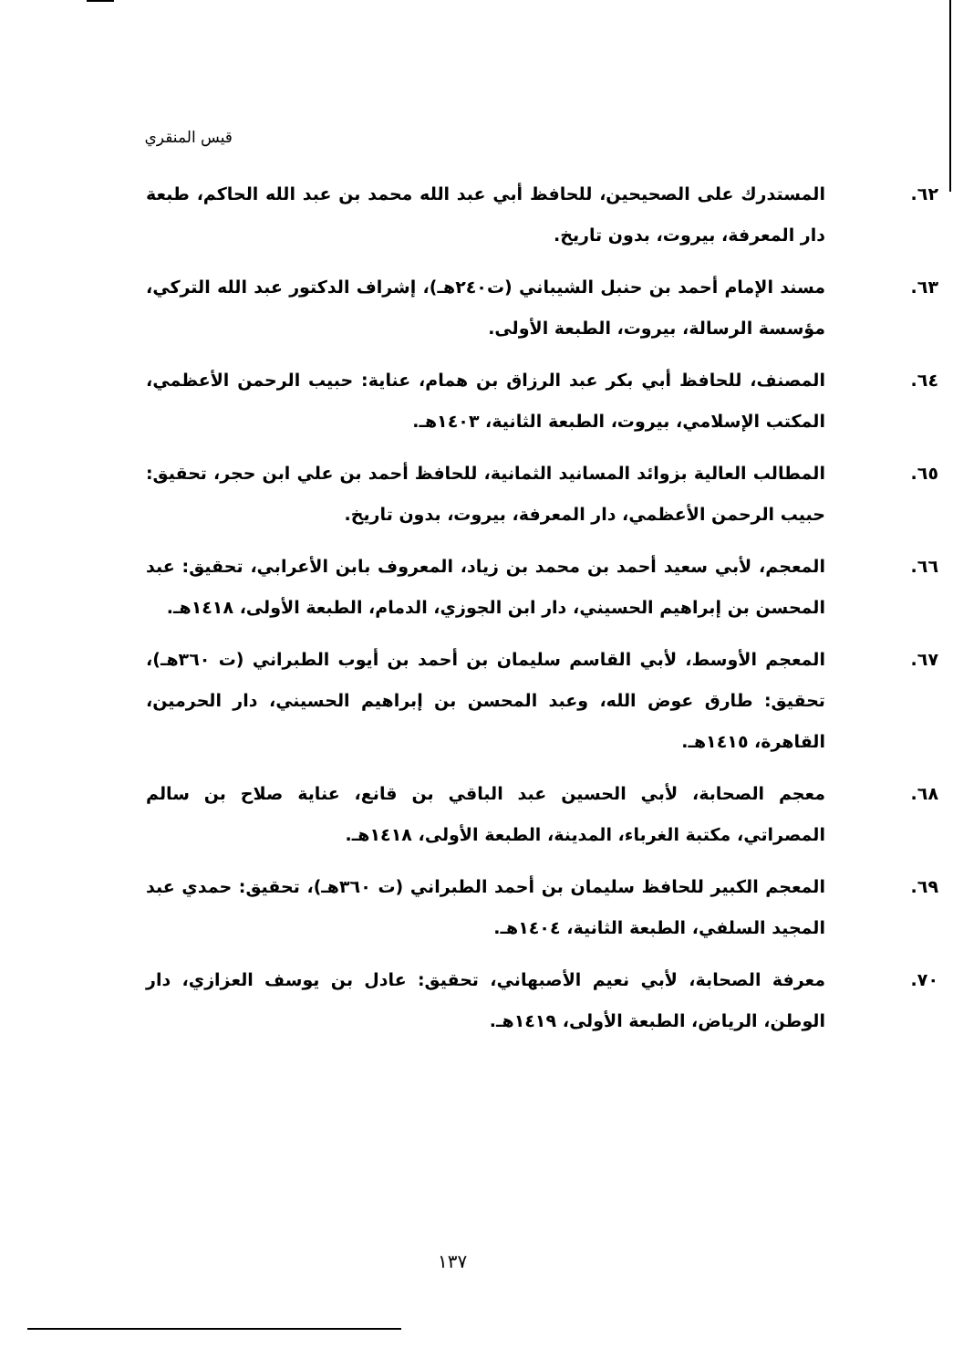قيس المنقري
٦٢. المستدرك على الصحيحين، للحافظ أبي عبد الله محمد بن عبد الله الحاكم، طبعة دار المعرفة، بيروت، بدون تاريخ.
٦٣. مسند الإمام أحمد بن حنبل الشيباني (ت٢٤٠هـ)، إشراف الدكتور عبد الله التركي، مؤسسة الرسالة، بيروت، الطبعة الأولى.
٦٤. المصنف، للحافظ أبي بكر عبد الرزاق بن همام، عناية: حبيب الرحمن الأعظمي، المكتب الإسلامي، بيروت، الطبعة الثانية، ١٤٠٣هـ.
٦٥. المطالب العالية بزوائد المسانيد الثمانية، للحافظ أحمد بن علي ابن حجر، تحقيق: حبيب الرحمن الأعظمي، دار المعرفة، بيروت، بدون تاريخ.
٦٦. المعجم، لأبي سعيد أحمد بن محمد بن زياد، المعروف بابن الأعرابي، تحقيق: عبد المحسن بن إبراهيم الحسيني، دار ابن الجوزي، الدمام، الطبعة الأولى، ١٤١٨هـ.
٦٧. المعجم الأوسط، لأبي القاسم سليمان بن أحمد بن أيوب الطبراني (ت ٣٦٠هـ)، تحقيق: طارق عوض الله، وعبد المحسن بن إبراهيم الحسيني، دار الحرمين، القاهرة، ١٤١٥هـ.
٦٨. معجم الصحابة، لأبي الحسين عبد الباقي بن قانع، عناية صلاح بن سالم المصراتي، مكتبة الغرباء، المدينة، الطبعة الأولى، ١٤١٨هـ.
٦٩. المعجم الكبير للحافظ سليمان بن أحمد الطبراني (ت ٣٦٠هـ)، تحقيق: حمدي عبد المجيد السلفي، الطبعة الثانية، ١٤٠٤هـ.
٧٠. معرفة الصحابة، لأبي نعيم الأصبهاني، تحقيق: عادل بن يوسف العزازي، دار الوطن، الرياض، الطبعة الأولى، ١٤١٩هـ.
١٣٧